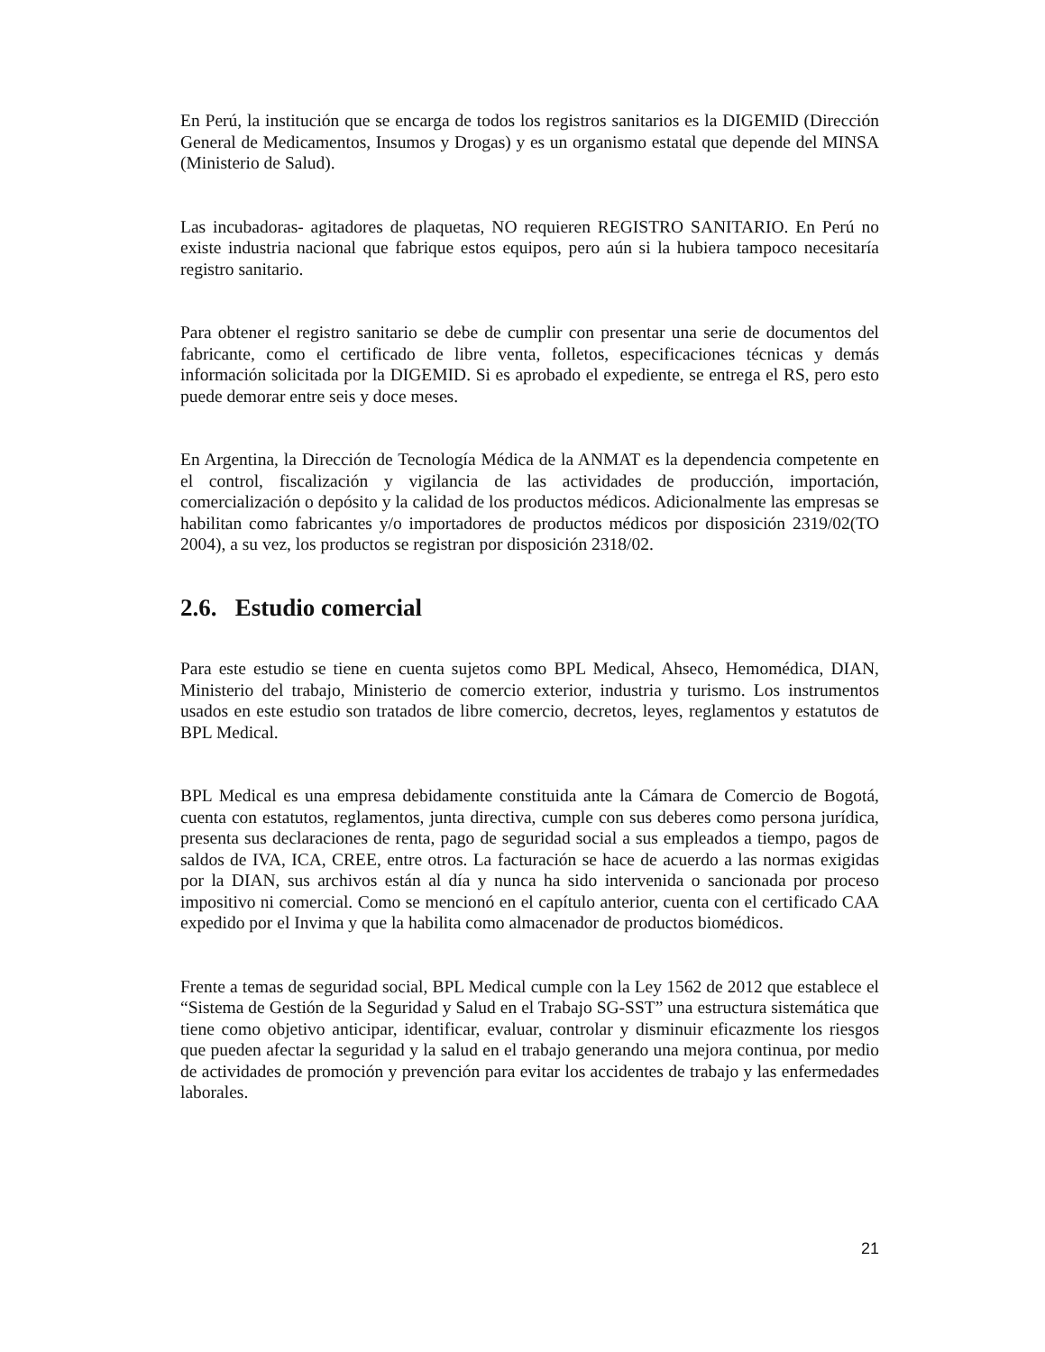En Perú, la institución que se encarga de todos los registros sanitarios es la DIGEMID (Dirección General de Medicamentos, Insumos y Drogas) y es un organismo estatal que depende del MINSA (Ministerio de Salud).
Las incubadoras- agitadores de plaquetas, NO requieren REGISTRO SANITARIO. En Perú no existe industria nacional que fabrique estos equipos, pero aún si la hubiera tampoco necesitaría registro sanitario.
Para obtener el registro sanitario se debe de cumplir con presentar una serie de documentos del fabricante, como el certificado de libre venta, folletos, especificaciones técnicas y demás información solicitada por la DIGEMID. Si es aprobado el expediente, se entrega el RS, pero esto puede demorar entre seis y doce meses.
En Argentina, la Dirección de Tecnología Médica de la ANMAT es la dependencia competente en el control, fiscalización y vigilancia de las actividades de producción, importación, comercialización o depósito y la calidad de los productos médicos. Adicionalmente las empresas se habilitan como fabricantes y/o importadores de productos médicos por disposición 2319/02(TO 2004), a su vez, los productos se registran por disposición 2318/02.
2.6. Estudio comercial
Para este estudio se tiene en cuenta sujetos como BPL Medical, Ahseco, Hemomédica, DIAN, Ministerio del trabajo, Ministerio de comercio exterior, industria y turismo. Los instrumentos usados en este estudio son tratados de libre comercio, decretos, leyes, reglamentos y estatutos de BPL Medical.
BPL Medical es una empresa debidamente constituida ante la Cámara de Comercio de Bogotá, cuenta con estatutos, reglamentos, junta directiva, cumple con sus deberes como persona jurídica, presenta sus declaraciones de renta, pago de seguridad social a sus empleados a tiempo, pagos de saldos de IVA, ICA, CREE, entre otros. La facturación se hace de acuerdo a las normas exigidas por la DIAN, sus archivos están al día y nunca ha sido intervenida o sancionada por proceso impositivo ni comercial. Como se mencionó en el capítulo anterior, cuenta con el certificado CAA expedido por el Invima y que la habilita como almacenador de productos biomédicos.
Frente a temas de seguridad social, BPL Medical cumple con la Ley 1562 de 2012 que establece el “Sistema de Gestión de la Seguridad y Salud en el Trabajo SG-SST” una estructura sistemática que tiene como objetivo anticipar, identificar, evaluar, controlar y disminuir eficazmente los riesgos que pueden afectar la seguridad y la salud en el trabajo generando una mejora continua, por medio de actividades de promoción y prevención para evitar los accidentes de trabajo y las enfermedades laborales.
21